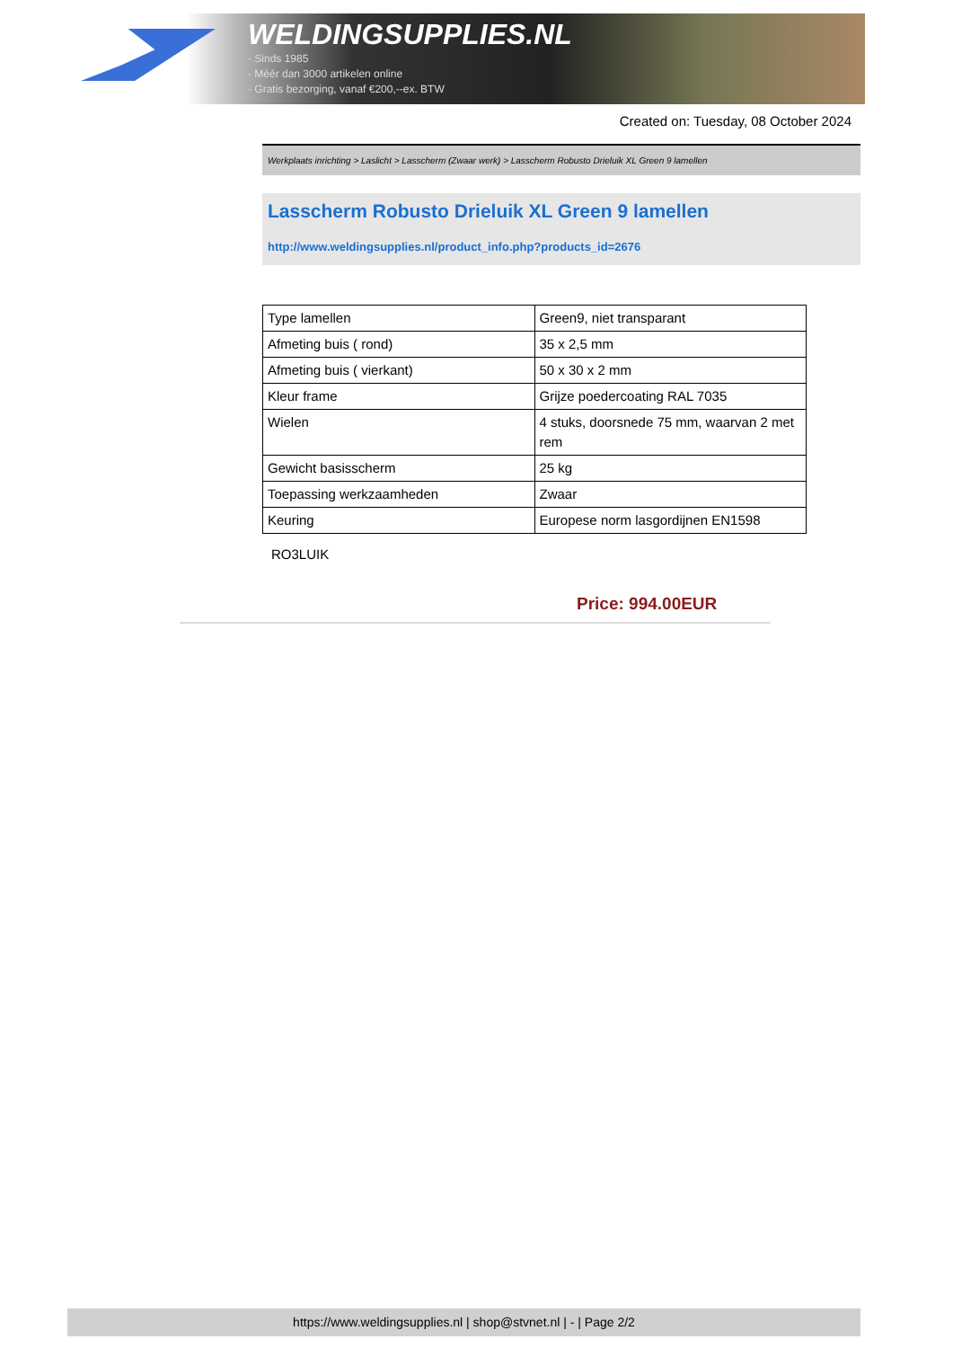WELDINGSUPPLIES.NL
- Sinds 1985
- Méér dan 3000 artikelen online
- Gratis bezorging, vanaf €200,--ex. BTW
Created on: Tuesday, 08 October 2024
Werkplaats inrichting > Laslicht > Lasscherm (Zwaar werk) > Lasscherm Robusto Drieluik XL Green 9 lamellen
Lasscherm Robusto Drieluik XL Green 9 lamellen
http://www.weldingsupplies.nl/product_info.php?products_id=2676
| Type lamellen | Green9, niet transparant |
| Afmeting buis ( rond) | 35 x 2,5 mm |
| Afmeting buis ( vierkant) | 50 x 30 x 2 mm |
| Kleur frame | Grijze poedercoating RAL 7035 |
| Wielen | 4 stuks, doorsnede 75 mm, waarvan 2 met rem |
| Gewicht basisscherm | 25 kg |
| Toepassing werkzaamheden | Zwaar |
| Keuring | Europese norm lasgordijnen EN1598 |
RO3LUIK
Price: 994.00EUR
https://www.weldingsupplies.nl | shop@stvnet.nl | - | Page 2/2